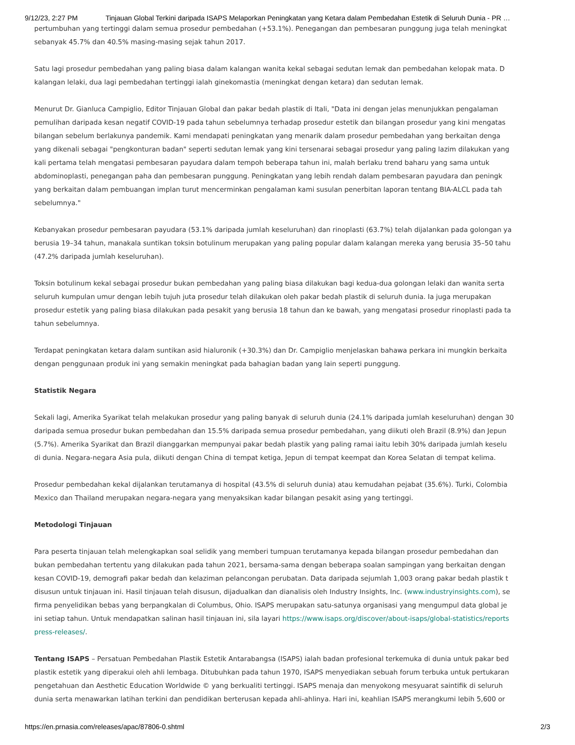9/12/23, 2:27 PM Tinjauan Global Terkini daripada ISAPS Melaporkan Peningkatan yang Ketara dalam Pembedahan Estetik di Seluruh Dunia - PR …
pertumbuhan yang tertinggi dalam semua prosedur pembedahan (+53.1%). Penegangan dan pembesaran punggung juga telah meningkat
sebanyak 45.7% dan 40.5% masing-masing sejak tahun 2017.
Satu lagi prosedur pembedahan yang paling biasa dalam kalangan wanita kekal sebagai sedutan lemak dan pembedahan kelopak mata. D
kalangan lelaki, dua lagi pembedahan tertinggi ialah ginekomastia (meningkat dengan ketara) dan sedutan lemak.
Menurut Dr. Gianluca Campiglio, Editor Tinjauan Global dan pakar bedah plastik di Itali, "Data ini dengan jelas menunjukkan pengalaman
pemulihan daripada kesan negatif COVID-19 pada tahun sebelumnya terhadap prosedur estetik dan bilangan prosedur yang kini mengatas
bilangan sebelum berlakunya pandemik. Kami mendapati peningkatan yang menarik dalam prosedur pembedahan yang berkaitan denga
yang dikenali sebagai "pengkonturan badan" seperti sedutan lemak yang kini tersenarai sebagai prosedur yang paling lazim dilakukan yang
kali pertama telah mengatasi pembesaran payudara dalam tempoh beberapa tahun ini, malah berlaku trend baharu yang sama untuk
abdominoplasti, penegangan paha dan pembesaran punggung. Peningkatan yang lebih rendah dalam pembesaran payudara dan peningk
yang berkaitan dalam pembuangan implan turut mencerminkan pengalaman kami susulan penerbitan laporan tentang BIA-ALCL pada tah
sebelumnya."
Kebanyakan prosedur pembesaran payudara (53.1% daripada jumlah keseluruhan) dan rinoplasti (63.7%) telah dijalankan pada golongan ya
berusia 19–34 tahun, manakala suntikan toksin botulinum merupakan yang paling popular dalam kalangan mereka yang berusia 35–50 tahu
(47.2% daripada jumlah keseluruhan).
Toksin botulinum kekal sebagai prosedur bukan pembedahan yang paling biasa dilakukan bagi kedua-dua golongan lelaki dan wanita serta
seluruh kumpulan umur dengan lebih tujuh juta prosedur telah dilakukan oleh pakar bedah plastik di seluruh dunia. Ia juga merupakan
prosedur estetik yang paling biasa dilakukan pada pesakit yang berusia 18 tahun dan ke bawah, yang mengatasi prosedur rinoplasti pada ta
tahun sebelumnya.
Terdapat peningkatan ketara dalam suntikan asid hialuronik (+30.3%) dan Dr. Campiglio menjelaskan bahawa perkara ini mungkin berkaita
dengan penggunaan produk ini yang semakin meningkat pada bahagian badan yang lain seperti punggung.
Statistik Negara
Sekali lagi, Amerika Syarikat telah melakukan prosedur yang paling banyak di seluruh dunia (24.1% daripada jumlah keseluruhan) dengan 30
daripada semua prosedur bukan pembedahan dan 15.5% daripada semua prosedur pembedahan, yang diikuti oleh Brazil (8.9%) dan Jepun
(5.7%). Amerika Syarikat dan Brazil dianggarkan mempunyai pakar bedah plastik yang paling ramai iaitu lebih 30% daripada jumlah keselu
di dunia. Negara-negara Asia pula, diikuti dengan China di tempat ketiga, Jepun di tempat keempat dan Korea Selatan di tempat kelima.
Prosedur pembedahan kekal dijalankan terutamanya di hospital (43.5% di seluruh dunia) atau kemudahan pejabat (35.6%). Turki, Colombia
Mexico dan Thailand merupakan negara-negara yang menyaksikan kadar bilangan pesakit asing yang tertinggi.
Metodologi Tinjauan
Para peserta tinjauan telah melengkapkan soal selidik yang memberi tumpuan terutamanya kepada bilangan prosedur pembedahan dan
bukan pembedahan tertentu yang dilakukan pada tahun 2021, bersama-sama dengan beberapa soalan sampingan yang berkaitan dengan
kesan COVID-19, demografi pakar bedah dan kelaziman pelancongan perubatan. Data daripada sejumlah 1,003 orang pakar bedah plastik t
disusun untuk tinjauan ini. Hasil tinjauan telah disusun, dijadualkan dan dianalisis oleh Industry Insights, Inc. (www.industryinsights.com), se
firma penyelidikan bebas yang berpangkalan di Columbus, Ohio. ISAPS merupakan satu-satunya organisasi yang mengumpul data global je
ini setiap tahun. Untuk mendapatkan salinan hasil tinjauan ini, sila layari https://www.isaps.org/discover/about-isaps/global-statistics/reports
press-releases/.
Tentang ISAPS – Persatuan Pembedahan Plastik Estetik Antarabangsa (ISAPS) ialah badan profesional terkemuka di dunia untuk pakar bed
plastik estetik yang diperakui oleh ahli lembaga. Ditubuhkan pada tahun 1970, ISAPS menyediakan sebuah forum terbuka untuk pertukaran
pengetahuan dan Aesthetic Education Worldwide © yang berkualiti tertinggi. ISAPS menaja dan menyokong mesyuarat saintifik di seluruh
dunia serta menawarkan latihan terkini dan pendidikan berterusan kepada ahli-ahlinya. Hari ini, keahlian ISAPS merangkumi lebih 5,600 or
https://en.prnasia.com/releases/apac/87806-0.shtml 2/3